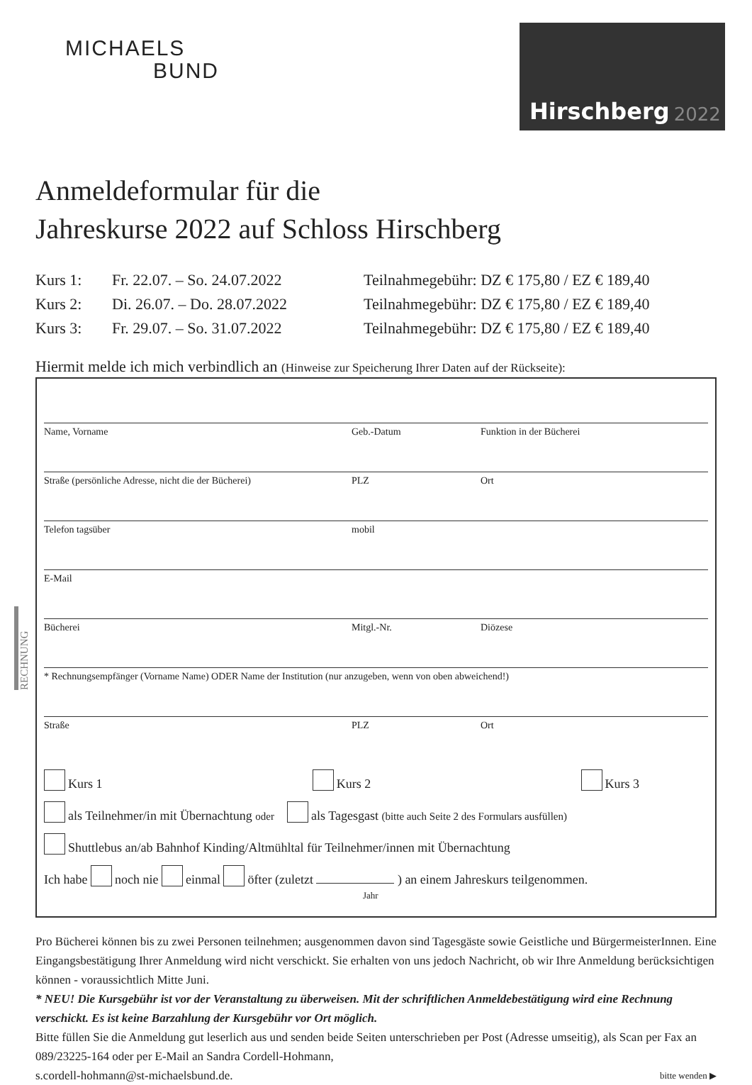MICHAELS
BUND
Hirschberg 2022
Anmeldeformular für die
Jahreskurse 2022 auf Schloss Hirschberg
Kurs 1: Fr. 22.07. – So. 24.07.2022
Teilnahmegebühr: DZ € 175,80 / EZ € 189,40
Kurs 2: Di. 26.07. – Do. 28.07.2022
Teilnahmegebühr: DZ € 175,80 / EZ € 189,40
Kurs 3: Fr. 29.07. – So. 31.07.2022
Teilnahmegebühr: DZ € 175,80 / EZ € 189,40
Hiermit melde ich mich verbindlich an (Hinweise zur Speicherung Ihrer Daten auf der Rückseite):
Name, Vorname Geb.-Datum Funktion in der Bücherei
Straße (persönliche Adresse, nicht die der Bücherei)
PLZ Ort
Telefon tagsüber mobil
E-Mail
Bücherei Mitgl.-Nr. Diözese
* Rechnungsempfänger (Vorname Name) ODER Name der Institution (nur anzugeben, wenn von oben abweichend!)
Straße PLZ Ort
Kurs 1 Kurs 2 Kurs 3
als Teilnehmer/in mit Übernachtung oder als Tagesgast (bitte auch Seite 2 des Formulars ausfüllen)
Shuttlebus an/ab Bahnhof Kinding/Altmühltal für Teilnehmer/innen mit Übernachtung
Ich habe noch nie einmal öfter (zuletzt ) an einem Jahreskurs teilgenommen.
Jahr
Pro Bücherei können bis zu zwei Personen teilnehmen; ausgenommen davon sind Tagesgäste sowie Geistliche und BürgermeisterInnen. Eine Eingangsbestätigung Ihrer Anmeldung wird nicht verschickt. Sie erhalten von uns jedoch Nachricht, ob wir Ihre Anmeldung berücksichtigen können - voraussichtlich Mitte Juni.
* NEU! Die Kursgebühr ist vor der Veranstaltung zu überweisen. Mit der schriftlichen Anmeldebestätigung wird eine Rechnung verschickt. Es ist keine Barzahlung der Kursgebühr vor Ort möglich.
Bitte füllen Sie die Anmeldung gut leserlich aus und senden beide Seiten unterschrieben per Post (Adresse umseitig), als Scan per Fax an 089/23225-164 oder per E-Mail an Sandra Cordell-Hohmann,
s.cordell-hohmann@st-michaelsbund.de. bitte wenden ▶
RECHNUNG